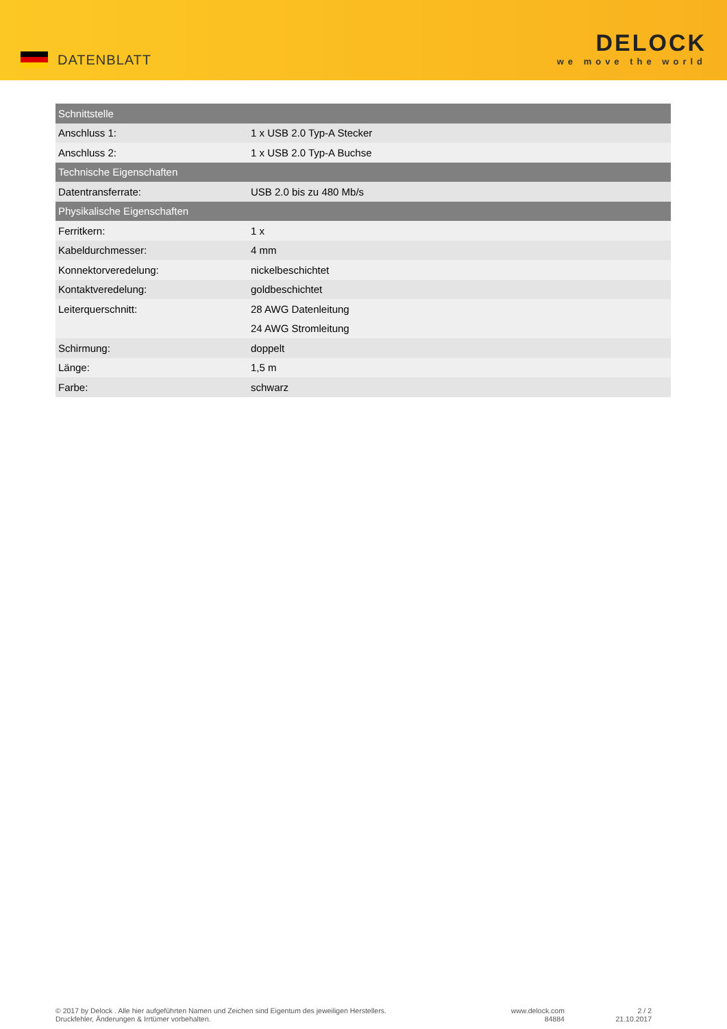DATENBLATT
DELOCK
we move the world
| Schnittstelle | |
| --- | --- |
| Anschluss 1: | 1 x USB 2.0 Typ-A Stecker |
| Anschluss 2: | 1 x USB 2.0 Typ-A Buchse |
| Technische Eigenschaften | |
| Datentransferrate: | USB 2.0 bis zu 480 Mb/s |
| Physikalische Eigenschaften | |
| Ferritkern: | 1 x |
| Kabeldurchmesser: | 4 mm |
| Konnektorveredelung: | nickelbeschichtet |
| Kontaktveredelung: | goldbeschichtet |
| Leiterquerschnitt: | 28 AWG Datenleitung |
| | 24 AWG Stromleitung |
| Schirmung: | doppelt |
| Länge: | 1,5 m |
| Farbe: | schwarz |
© 2017 by Delock . Alle hier aufgeführten Namen und Zeichen sind Eigentum des jeweiligen Herstellers.
Druckfehler, Änderungen & Irrtümer vorbehalten.
www.delock.com
84884
2 / 2
21.10.2017